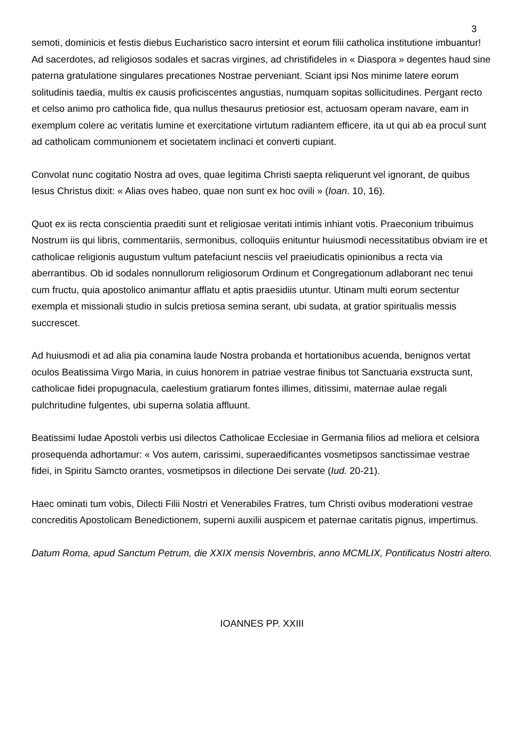3
semoti, dominicis et festis diebus Eucharistico sacro intersint et eorum filii catholica institutione imbuantur! Ad sacerdotes, ad religiosos sodales et sacras virgines, ad christifideles in « Diaspora » degentes haud sine paterna gratulatione singulares precationes Nostrae perveniant. Sciant ipsi Nos minime latere eorum solitudinis taedia, multis ex causis proficiscentes angustias, numquam sopitas sollicitudines. Pergant recto et celso animo pro catholica fide, qua nullus thesaurus pretiosior est, actuosam operam navare, eam in exemplum colere ac veritatis lumine et exercitatione virtutum radiantem efficere, ita ut qui ab ea procul sunt ad catholicam communionem et societatem inclinaci et converti cupiant.
Convolat nunc cogitatio Nostra ad oves, quae legitima Christi saepta reliquerunt vel ignorant, de quibus Iesus Christus dixit: « Alias oves habeo, quae non sunt ex hoc ovili » (Ioan. 10, 16).
Quot ex iis recta conscientia praediti sunt et religiosae veritati intimis inhiant votis. Praeconium tribuimus Nostrum iis qui libris, commentariis, sermonibus, colloquiis enituntur huiusmodi necessitatibus obviam ire et catholicae religionis augustum vultum patefaciunt nesciis vel praeiudicatis opinionibus a recta via aberrantibus. Ob id sodales nonnullorum religiosorum Ordinum et Congregationum adlaborant nec tenui cum fructu, quia apostolico animantur afflatu et aptis praesidiis utuntur. Utinam multi eorum sectentur exempla et missionali studio in sulcis pretiosa semina serant, ubi sudata, at gratior spiritualis messis succrescet.
Ad huiusmodi et ad alia pia conamina laude Nostra probanda et hortationibus acuenda, benignos vertat oculos Beatissima Virgo Maria, in cuius honorem in patriae vestrae finibus tot Sanctuaria exstructa sunt, catholicae fidei propugnacula, caelestium gratiarum fontes illimes, ditìssimi, maternae aulae regali pulchritudine fulgentes, ubi superna solatia affluunt.
Beatissimi Iudae Apostoli verbis usi dilectos Catholicae Ecclesiae in Germania filios ad meliora et celsiora prosequenda adhortamur: « Vos autem, carissimi, superaedificantes vosmetipsos sanctissimae vestrae fidei, in Spiritu Samcto orantes, vosmetipsos in dilectione Dei servate (Iud. 20-21).
Haec ominati tum vobis, Dilecti Filii Nostri et Venerabiles Fratres, tum Christi ovibus moderationi vestrae concreditis Apostolicam Benedictionem, superni auxilii auspicem et paternae caritatis pignus, impertimus.
Datum Roma, apud Sanctum Petrum, die XXIX mensis Novembris, anno MCMLIX, Pontificatus Nostri altero.
IOANNES PP. XXIII